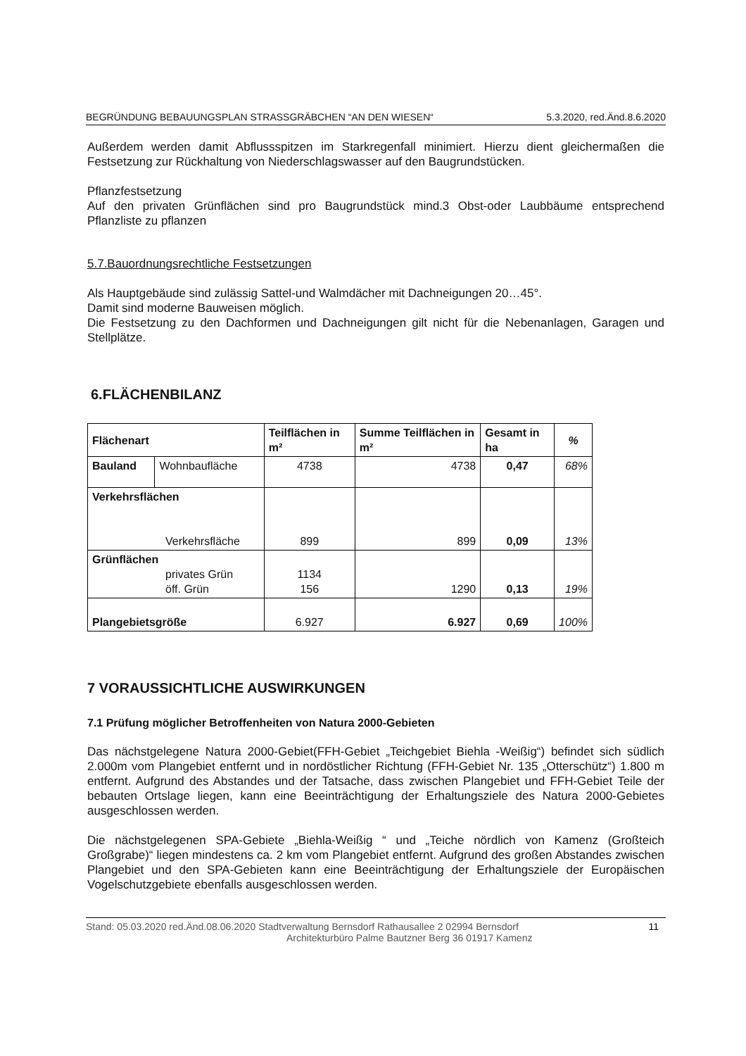BEGRÜNDUNG BEBAUUNGSPLAN STRASSGRÄBCHEN “AN DEN WIESEN“5.3.2020, red.Änd.8.6.2020
Außerdem werden damit Abflussspitzen im Starkregenfall minimiert. Hierzu dient gleichermaßen die Festsetzung zur Rückhaltung von Niederschlagswasser auf den Baugrundstücken.
Pflanzfestsetzung
Auf den privaten Grünflächen sind pro Baugrundstück mind.3 Obst-oder Laubbäume entsprechend Pflanzliste zu pflanzen
5.7.Bauordnungsrechtliche Festsetzungen
Als Hauptgebäude sind zulässig Sattel-und Walmdächer mit Dachneigungen 20…45°.
Damit sind moderne Bauweisen möglich.
Die Festsetzung zu den Dachformen und Dachneigungen gilt nicht für die Nebenanlagen, Garagen und Stellplätze.
6.FLÄCHENBILANZ
| Flächenart | | Teilflächen in m² | Summe Teilflächen in m² | Gesamt in ha | % |
| --- | --- | --- | --- | --- | --- |
| Bauland | Wohnbaufläche | 4738 | 4738 | 0,47 | 68% |
| Verkehrsflächen Verkehrsfläche | | 899 | 899 | 0,09 | 13% |
| Grünflächen privates Grün öff. Grün | | 1134 156 | 1290 | 0,13 | 19% |
| Plangebietsgröße | | 6.927 | 6.927 | 0,69 | 100% |
7 VORAUSSICHTLICHE AUSWIRKUNGEN
7.1 Prüfung möglicher Betroffenheiten von Natura 2000-Gebieten
Das nächstgelegene Natura 2000-Gebiet(FFH-Gebiet „Teichgebiet Biehla -Weißig“) befindet sich südlich 2.000m vom Plangebiet entfernt und in nordöstlicher Richtung (FFH-Gebiet Nr. 135 „Otterschütz“) 1.800 m entfernt. Aufgrund des Abstandes und der Tatsache, dass zwischen Plangebiet und FFH-Gebiet Teile der bebauten Ortslage liegen, kann eine Beeinträchtigung der Erhaltungsziele des Natura 2000-Gebietes ausgeschlossen werden.
Die nächstgelegenen SPA-Gebiete „Biehla-Weißig “ und „Teiche nördlich von Kamenz (Großteich Großgrabe)“ liegen mindestens ca. 2 km vom Plangebiet entfernt. Aufgrund des großen Abstandes zwischen Plangebiet und den SPA-Gebieten kann eine Beeinträchtigung der Erhaltungsziele der Europäischen Vogelschutzgebiete ebenfalls ausgeschlossen werden.
Stand: 05.03.2020 red.Änd.08.06.2020 Stadtverwaltung Bernsdorf Rathausallee 2 02994 Bernsdorf
Architekturbüro Palme Bautzner Berg 36 01917 Kamenz
11